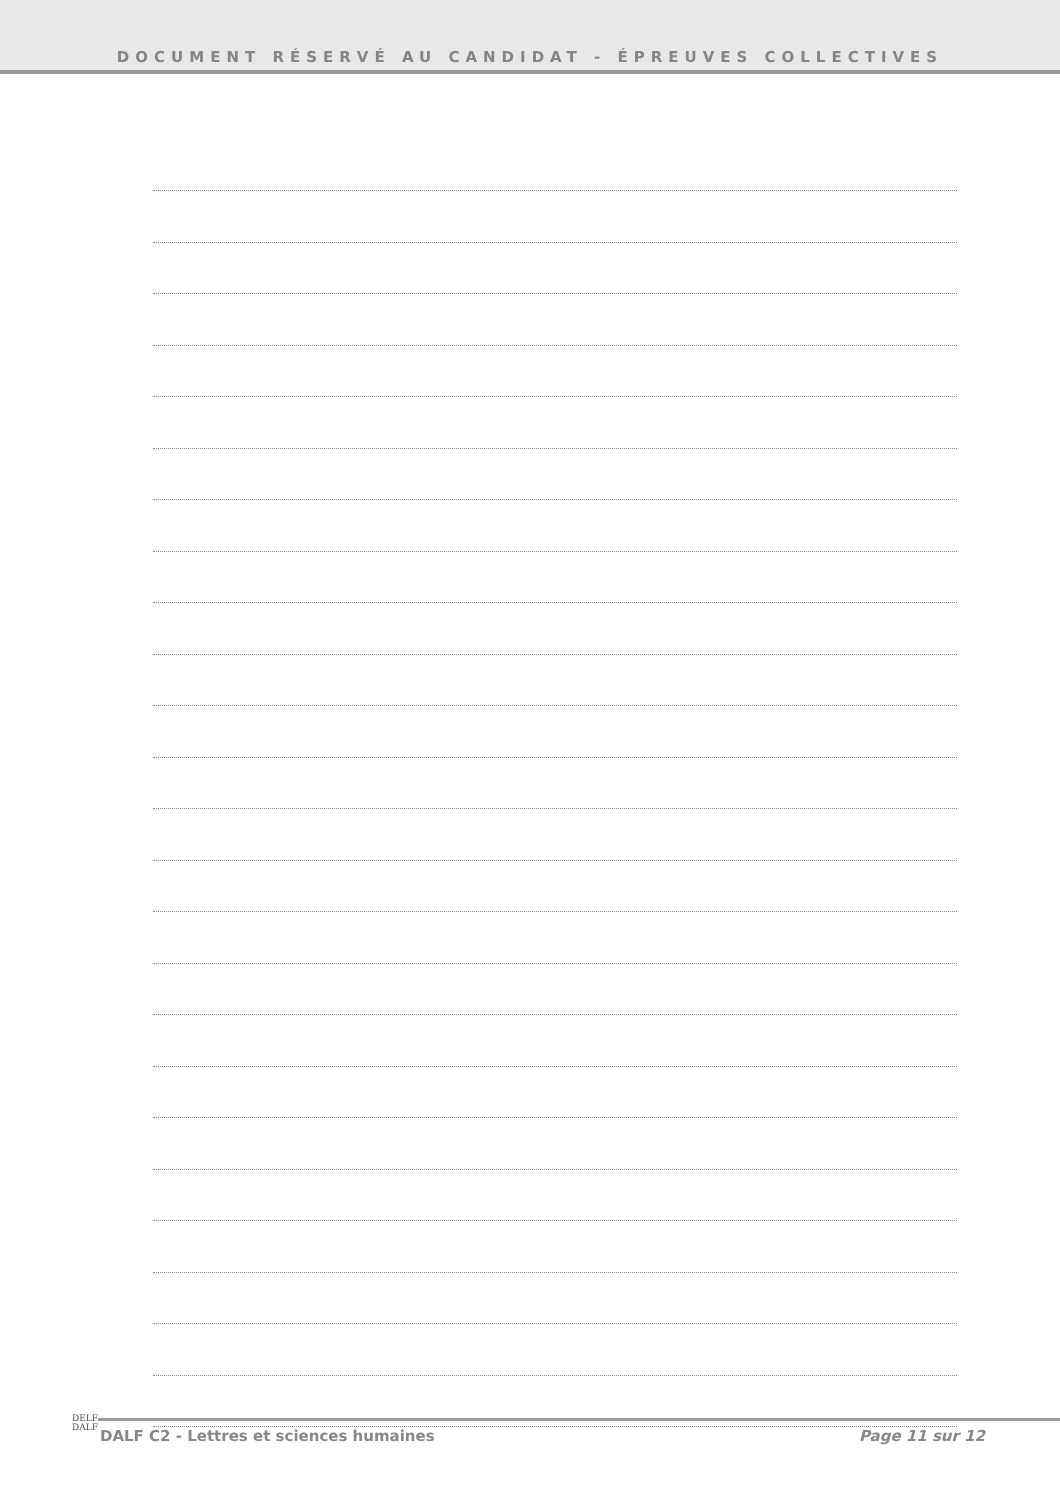DOCUMENT RÉSERVÉ AU CANDIDAT - ÉPREUVES COLLECTIVES
DELF
DALF
DALF C2 - Lettres et sciences humaines Page 11 sur 12